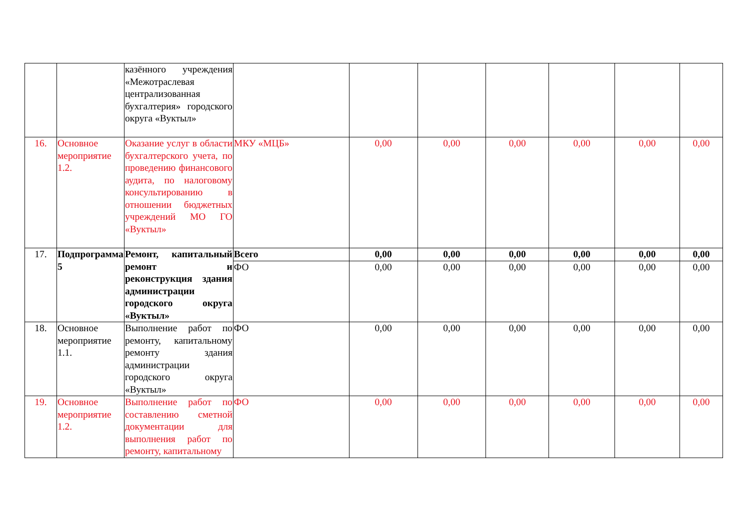| | | казённого учреждения «Межотраслевая централизованная бухгалтерия» городского округа «Вуктыл» | | | | | | | |
| 16. | Основное мероприятие 1.2. | Оказание услуг в области бухгалтерского учета, по проведению финансового аудита, по налоговому консультированию в отношении бюджетных учреждений МО ГО «Вуктыл» | МКУ «МЦБ» | 0,00 | 0,00 | 0,00 | 0,00 | 0,00 | 0,00 |
| 17. | Подпрограмма 5 | Ремонт, капитальный ремонт и реконструкция здания администрации городского округа «Вуктыл» | Всего | 0,00 | 0,00 | 0,00 | 0,00 | 0,00 | 0,00 |
| | | | ФО | 0,00 | 0,00 | 0,00 | 0,00 | 0,00 | 0,00 |
| 18. | Основное мероприятие 1.1. | Выполнение работ по ремонту, капитальному ремонту здания администрации городского округа «Вуктыл» | ФО | 0,00 | 0,00 | 0,00 | 0,00 | 0,00 | 0,00 |
| 19. | Основное мероприятие 1.2. | Выполнение работ по составлению сметной документации для выполнения работ по ремонту, капитальному | ФО | 0,00 | 0,00 | 0,00 | 0,00 | 0,00 | 0,00 |